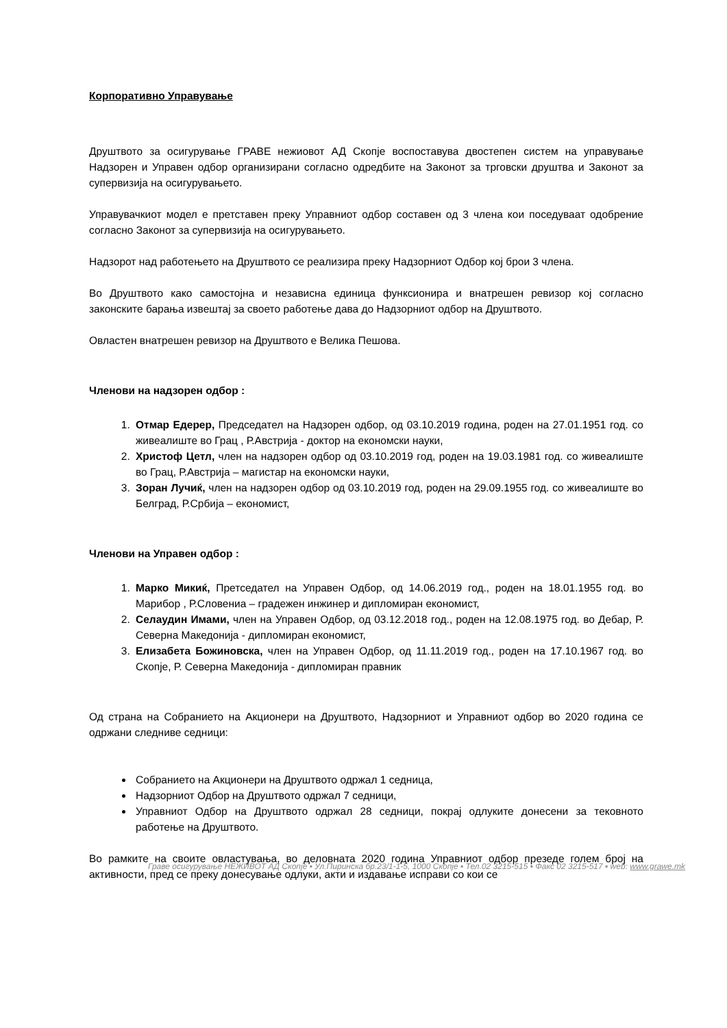Корпоративно Управување
Друштвото за осигурување ГРАВЕ нежиовот АД Скопје воспоставува двостепен систем на управување Надзорен и Управен одбор организирани согласно одредбите на Законот за трговски друштва и Законот за супервизија на осигурувањето.
Управувачкиот модел е претставен преку Управниот одбор составен од 3 члена кои поседуваат одобрение согласно Законот за супервизија на осигурувањето.
Надзорот над работењето на Друштвото се реализира преку Надзорниот Одбор кој брои 3 члена.
Во Друштвото како самостојна и независна единица функсионира и внатрешен ревизор кој согласно законските барања извештај за своето работење дава до Надзорниот одбор на Друштвото.
Овластен внатрешен ревизор на Друштвото е Велика Пешова.
Членови на надзорен одбор :
1. Отмар Едерер, Председател на Надзорен одбор, од 03.10.2019 година, роден на 27.01.1951 год. со живеалиште во Грац , Р.Австрија - доктор на економски науки,
2. Христоф Цетл, член на надзорен одбор од 03.10.2019 год, роден на 19.03.1981 год. со живеалиште во Грац, Р.Австрија – магистар на економски науки,
3. Зоран Лучиќ, член на надзорен одбор од 03.10.2019 год, роден на 29.09.1955 год. со живеалиште во Белград, Р.Србија – економист,
Членови на Управен одбор :
1. Марко Микиќ, Претседател на Управен Одбор, од 14.06.2019 год., роден на 18.01.1955 год. во Марибор , Р.Словениа – градежен инжинер и дипломиран економист,
2. Селаудин Имами, член на Управен Одбор, од 03.12.2018 год., роден на 12.08.1975 год. во Дебар, Р. Северна Македонија - дипломиран економист,
3. Елизабета Божиновска, член на Управен Одбор, од 11.11.2019 год., роден на 17.10.1967 год. во Скопје, Р. Северна Македонија - дипломиран правник
Од страна на Собранието на Акционери на Друштвото, Надзорниот и Управниот одбор во 2020 година се одржани следниве седници:
Собранието на Акционери на Друштвото одржал 1 седница,
Надзорниот Одбор на Друштвото одржал 7 седници,
Управниот Одбор на Друштвото одржал 28 седници, покрај одлуките донесени за тековното работење на Друштвото.
Во рамките на своите овластувања, во деловната 2020 година Управниот одбор презеде голем број на активности, пред се преку донесување одлуки, акти и издавање исправи со кои се
Граве осигурување НЕЖИВОТ АД Скопје ▪ Ул.Пиринска бр.23/1-1-5, 1000 Скопје ▪ Тел.02 3215-515 ▪ Факс 02 3215-517 ▪ web: www.grawe.mk